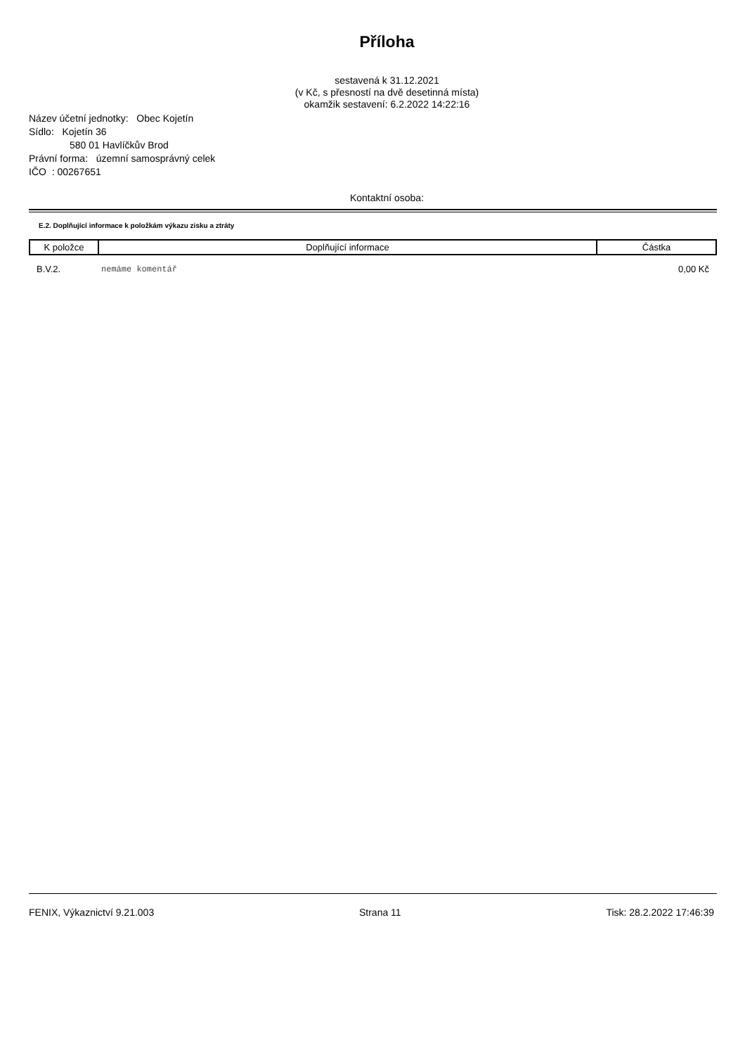Příloha
sestavená k 31.12.2021
(v Kč, s přesností na dvě desetinná místa)
okamžik sestavení: 6.2.2022 14:22:16
Název účetní jednotky: Obec Kojetín
Sídlo: Kojetín 36
580 01 Havlíčkův Brod
Právní forma: územní samosprávný celek
IČO : 00267651
Kontaktní osoba:
E.2. Doplňující informace k položkám výkazu zisku a ztráty
| K položce | Doplňující informace | Částka |
| --- | --- | --- |
| B.V.2. | nemáme komentář | 0,00 Kč |
FENIX, Výkaznictví 9.21.003 Strana 11 Tisk: 28.2.2022 17:46:39